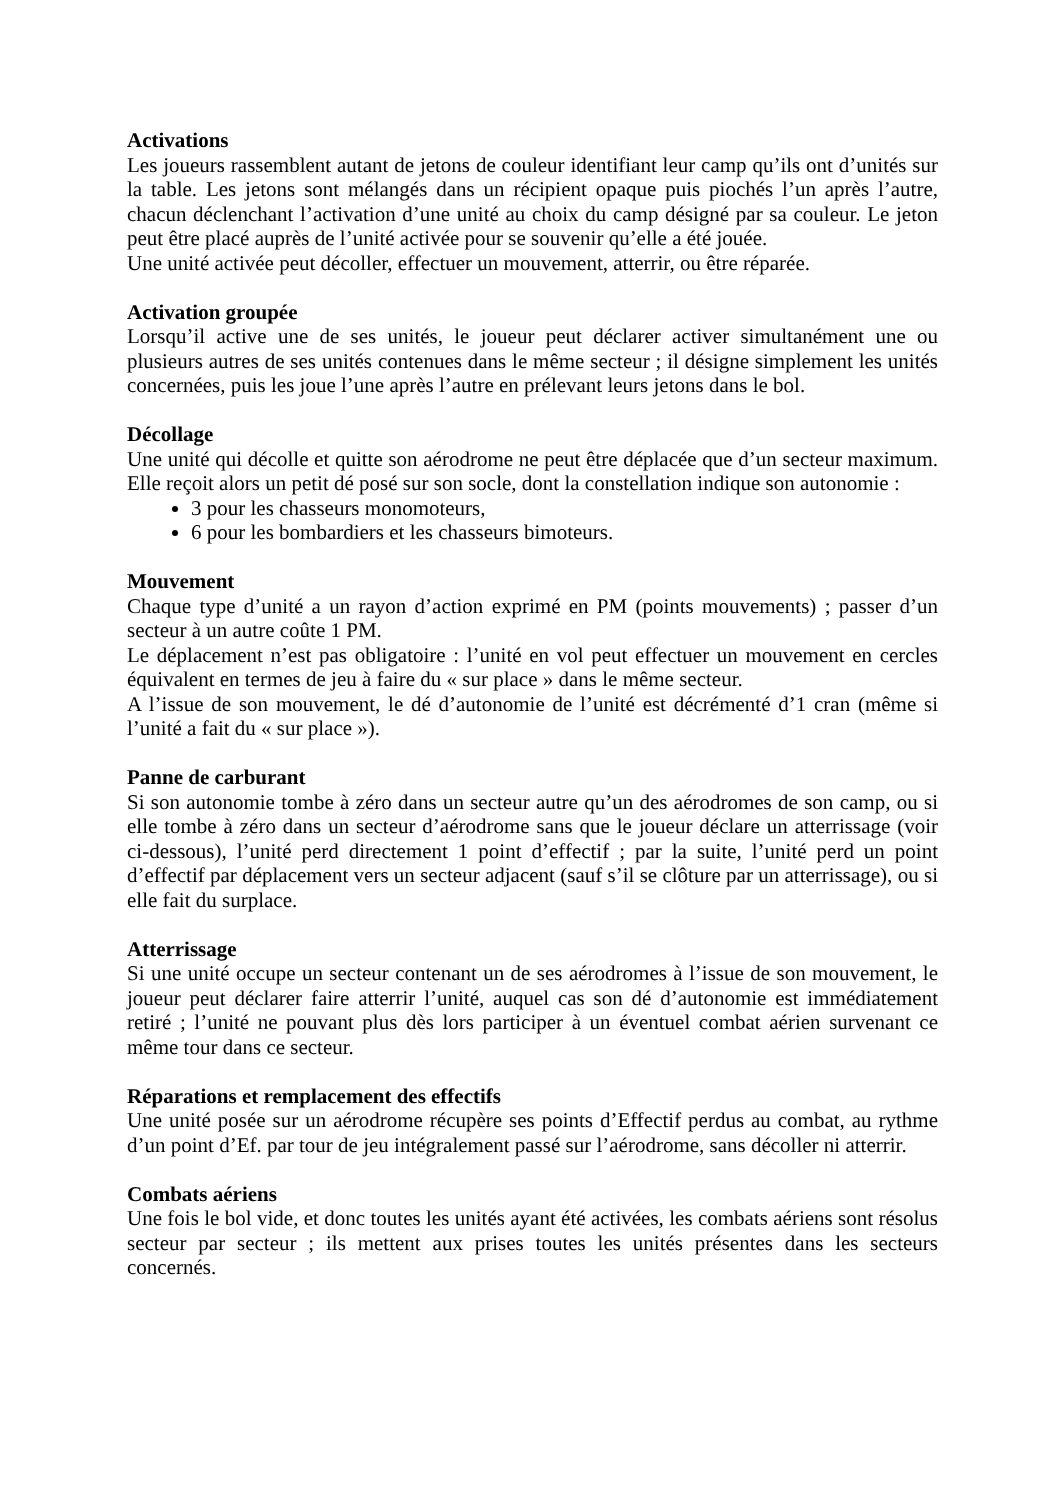Activations
Les joueurs rassemblent autant de jetons de couleur identifiant leur camp qu’ils ont d’unités sur la table. Les jetons sont mélangés dans un récipient opaque puis piochés l’un après l’autre, chacun déclenchant l’activation d’une unité au choix du camp désigné par sa couleur. Le jeton peut être placé auprès de l’unité activée pour se souvenir qu’elle a été jouée.
Une unité activée peut décoller, effectuer un mouvement, atterrir, ou être réparée.
Activation groupée
Lorsqu’il active une de ses unités, le joueur peut déclarer activer simultanément une ou plusieurs autres de ses unités contenues dans le même secteur ; il désigne simplement les unités concernées, puis les joue l’une après l’autre en prélevant leurs jetons dans le bol.
Décollage
Une unité qui décolle et quitte son aérodrome ne peut être déplacée que d’un secteur maximum. Elle reçoit alors un petit dé posé sur son socle, dont la constellation indique son autonomie :
3 pour les chasseurs monomoteurs,
6 pour les bombardiers et les chasseurs bimoteurs.
Mouvement
Chaque type d’unité a un rayon d’action exprimé en PM (points mouvements) ; passer d’un secteur à un autre coûte 1 PM.
Le déplacement n’est pas obligatoire : l’unité en vol peut effectuer un mouvement en cercles équivalent en termes de jeu à faire du « sur place » dans le même secteur.
A l’issue de son mouvement, le dé d’autonomie de l’unité est décrémenté d’1 cran (même si l’unité a fait du « sur place »).
Panne de carburant
Si son autonomie tombe à zéro dans un secteur autre qu’un des aérodromes de son camp, ou si elle tombe à zéro dans un secteur d’aérodrome sans que le joueur déclare un atterrissage (voir ci-dessous), l’unité perd directement 1 point d’effectif ; par la suite, l’unité perd un point d’effectif par déplacement vers un secteur adjacent (sauf s’il se clôture par un atterrissage), ou si elle fait du surplace.
Atterrissage
Si une unité occupe un secteur contenant un de ses aérodromes à l’issue de son mouvement, le joueur peut déclarer faire atterrir l’unité, auquel cas son dé d’autonomie est immédiatement retiré ; l’unité ne pouvant plus dès lors participer à un éventuel combat aérien survenant ce même tour dans ce secteur.
Réparations et remplacement des effectifs
Une unité posée sur un aérodrome récupère ses points d’Effectif perdus au combat, au rythme d’un point d’Ef. par tour de jeu intégralement passé sur l’aérodrome, sans décoller ni atterrir.
Combats aériens
Une fois le bol vide, et donc toutes les unités ayant été activées, les combats aériens sont résolus secteur par secteur ; ils mettent aux prises toutes les unités présentes dans les secteurs concernés.